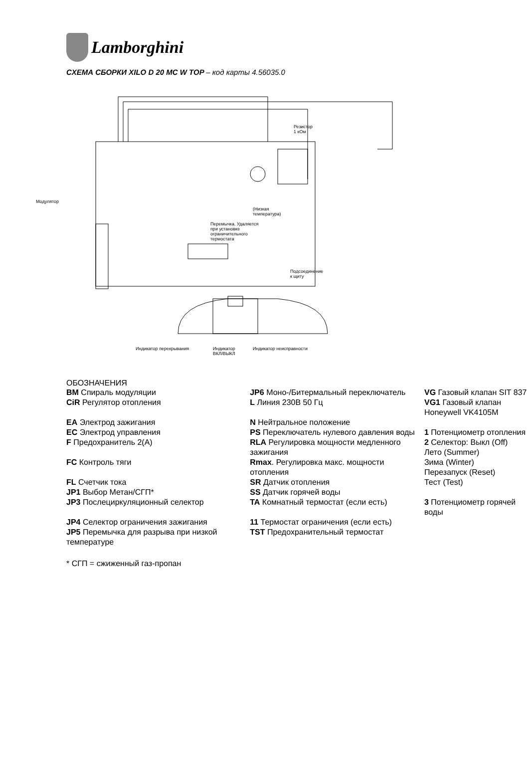Lamborghini
СХЕМА СБОРКИ XILO D 20 MC W TOP – код карты 4.56035.0
Резистор
1 кОм
Модулятор
(Низкая
температура)
Перемычка. Удаляется
при установке
ограничительного
термостата
Подсоединение
к щиту
Индикатор перекрывания Индикатор
ВКЛ/ВЫКЛ
Индикатор неисправности
ОБОЗНАЧЕНИЯ
| BM Спираль модуляции | JP6 Моно-/Битермальный переключатель | VG Газовый клапан SIT 837 |
| CiR Регулятор отопления | L Линия 230В 50 Гц | VG1 Газовый клапан Honeywell VK4105M |
| EA Электрод зажигания | N Нейтральное положение | |
| EC Электрод управления | PS Переключатель нулевого давления воды | 1 Потенциометр отопления |
| F Предохранитель 2(А) | RLA Регулировка мощности медленного зажигания | 2 Селектор: Выкл (Off) Лето (Summer) Зима (Winter) Перезапуск (Reset) Тест (Test) |
| FC Контроль тяги | Rmax . Регулировка макс. мощности отопления | |
| FL Счетчик тока | SR Датчик отопления | |
| JP1 Выбор Метан/СГП* | SS Датчик горячей воды | |
| JP3 Послециркуляционный селектор | TA Комнатный термостат (если есть) | 3 Потенциометр горячей воды |
| JP4 Селектор ограничения зажигания | 11 Термостат ограничения (если есть) | |
| JP5 Перемычка для разрыва при низкой температуре | TST Предохранительный термостат | |
* СГП = сжиженный газ-пропан